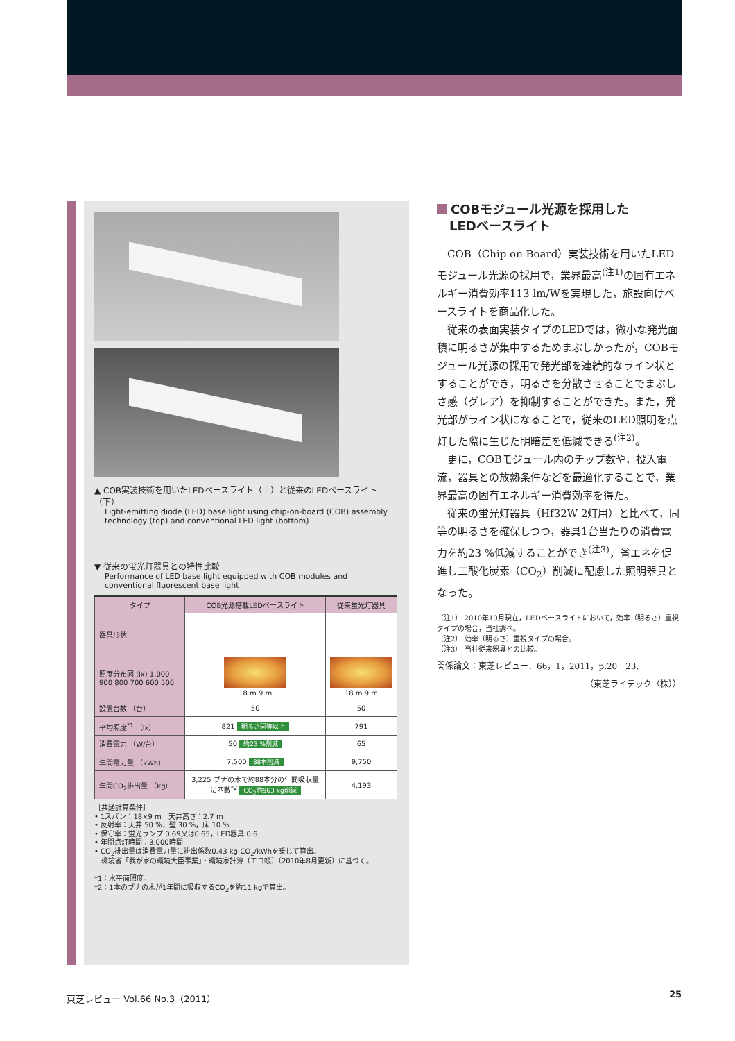▲ COB実装技術を用いたLEDベースライト（上）と従来のLEDベースライト（下）
Light-emitting diode (LED) base light using chip-on-board (COB) assembly technology (top) and conventional LED light (bottom)
▼ 従来の蛍光灯器具との特性比較
Performance of LED base light equipped with COB modules and conventional fluorescent base light
| タイプ | COB光源搭載LEDベースライト | 従来蛍光灯器具 |
| --- | --- | --- |
| 器具形状 | | |
| 照度分布図 (lx) 1,000 900 800 700 600 500 | 18 m 9 m | 18 m 9 m |
| 設置台数 （台） | 50 | 50 |
| 平均照度<sup>*1</sup> （lx） | 821 明るさ同等以上 | 791 |
| 消費電力 （W/台） | 50 約23 %削減 | 65 |
| 年間電力量 （kWh） | 7,500 88本削減 | 9,750 |
| 年間CO<sub>2</sub>排出量 （kg） | 3,225 ブナの木で約88本分の年間吸収量に匹敵<sup>*2</sup> CO<sub>2</sub>約963 kg削減 | 4,193 |
［共通計算条件］
• 1スパン：18×9 m　天井高さ：2.7 m
• 反射率：天井 50 %，壁 30 %，床 10 %
• 保守率：蛍光ランプ 0.69又は0.65，LED器具 0.6
• 年間点灯時間：3,000時間
• CO<sub>2</sub>排出量は消費電力量に排出係数0.43 kg-CO<sub>2</sub>/kWhを乗じて算出。
　環境省「我が家の環境大臣事業」・環境家計簿（エコ帳）（2010年8月更新）に基づく。
*1：水平面照度。
*2：1本のブナの木が1年間に吸収するCO<sub>2</sub>を約11 kgで算出。
COBモジュール光源を採用した
　LEDベースライト
COB（Chip on Board）実装技術を用いたLEDモジュール光源の採用で，業界最高<sup>(注1)</sup>の固有エネルギー消費効率113 lm/Wを実現した，施設向けベースライトを商品化した。
従来の表面実装タイプのLEDでは，微小な発光面積に明るさが集中するためまぶしかったが，COBモジュール光源の採用で発光部を連続的なライン状とすることができ，明るさを分散させることでまぶしさ感（グレア）を抑制することができた。また，発光部がライン状になることで，従来のLED照明を点灯した際に生じた明暗差を低減できる<sup>(注2)</sup>。
更に，COBモジュール内のチップ数や，投入電流，器具との放熱条件などを最適化することで，業界最高の固有エネルギー消費効率を得た。
従来の蛍光灯器具（Hf32W 2灯用）と比べて，同等の明るさを確保しつつ，器具1台当たりの消費電力を約23 %低減することができ<sup>(注3)</sup>，省エネを促進し二酸化炭素（CO<sub>2</sub>）削減に配慮した照明器具となった。
（注1） 2010年10月現在，LEDベースライトにおいて，効率（明るさ）重視タイプの場合，当社調べ。
（注2） 効率（明るさ）重視タイプの場合。
（注3） 当社従来器具との比較。
関係論文：東芝レビュー．66，1，2011，p.20－23.
（東芝ライテック（株））
東芝レビュー Vol.66 No.3（2011） 25